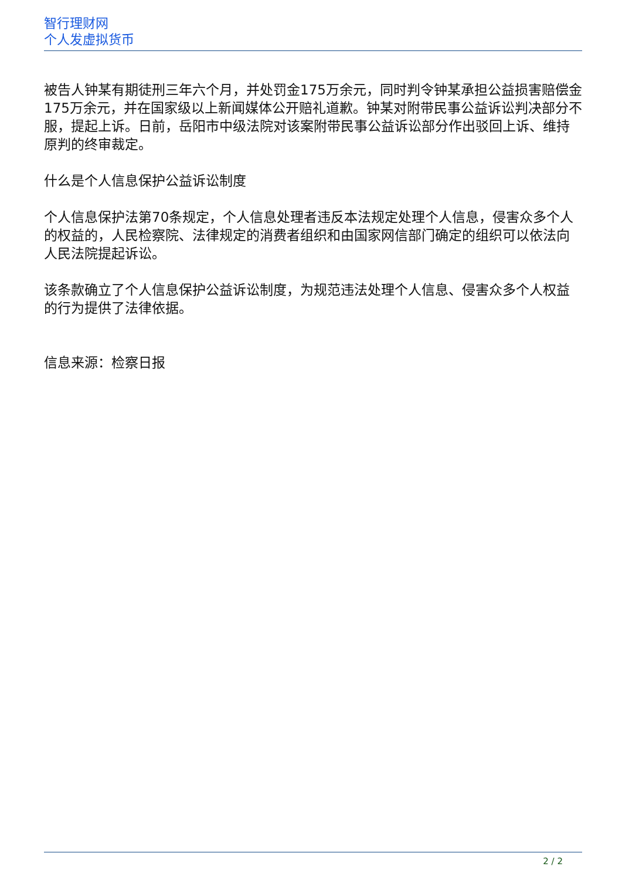智行理财网
个人发虚拟货币
被告人钟某有期徒刑三年六个月，并处罚金175万余元，同时判令钟某承担公益损害赔偿金175万余元，并在国家级以上新闻媒体公开赔礼道歉。钟某对附带民事公益诉讼判决部分不服，提起上诉。日前，岳阳市中级法院对该案附带民事公益诉讼部分作出驳回上诉、维持原判的终审裁定。
什么是个人信息保护公益诉讼制度
个人信息保护法第70条规定，个人信息处理者违反本法规定处理个人信息，侵害众多个人的权益的，人民检察院、法律规定的消费者组织和由国家网信部门确定的组织可以依法向人民法院提起诉讼。
该条款确立了个人信息保护公益诉讼制度，为规范违法处理个人信息、侵害众多个人权益的行为提供了法律依据。
信息来源：检察日报
2 / 2